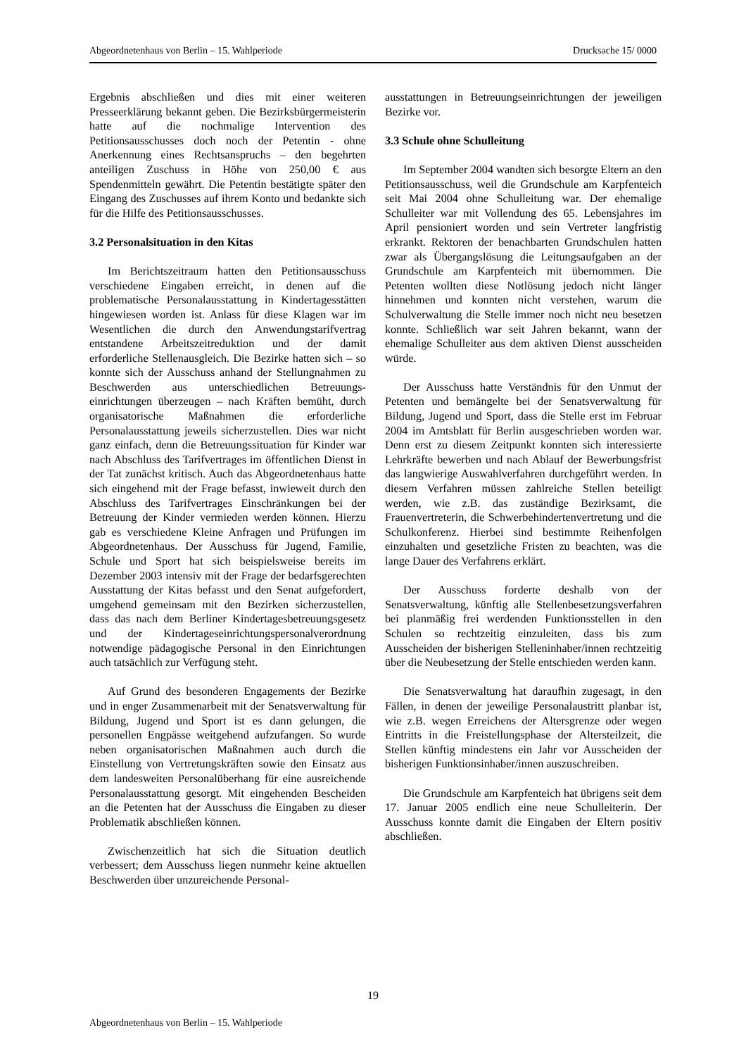Abgeordnetenhaus von Berlin – 15. Wahlperiode Drucksache 15/ 0000
Ergebnis abschließen und dies mit einer weiteren Presseerklärung bekannt geben. Die Bezirks­bürgermeisterin hatte auf die nochmalige Intervention des Petitionsausschusses doch noch der Petentin - ohne Anerkennung eines Rechtsanspruchs – den begehrten anteiligen Zuschuss in Höhe von 250,00 € aus Spendenmitteln gewährt. Die Petentin bestätigte später den Eingang des Zuschusses auf ihrem Konto und bedankte sich für die Hilfe des Petitionsausschusses.
3.2 Personalsituation in den Kitas
Im Berichtszeitraum hatten den Petitionsausschuss verschiedene Eingaben erreicht, in denen auf die problematische Personalausstattung in Kindertages­stätten hingewiesen worden ist. Anlass für diese Klagen war im Wesentlichen die durch den Anwendungstarifvertrag entstandene Arbeitszeit­reduktion und der damit erforderliche Stellenausgleich. Die Bezirke hatten sich – so konnte sich der Ausschuss anhand der Stellungnahmen zu Beschwerden aus unterschiedlichen Betreuungs­einrichtungen überzeugen – nach Kräften bemüht, durch organisatorische Maßnahmen die erforderliche Personalausstattung jeweils sicherzustellen. Dies war nicht ganz einfach, denn die Betreuungssituation für Kinder war nach Abschluss des Tarifvertrages im öffentlichen Dienst in der Tat zunächst kritisch. Auch das Abgeordnetenhaus hatte sich eingehend mit der Frage befasst, inwieweit durch den Abschluss des Tarifvertrages Einschränkungen bei der Betreuung der Kinder vermieden werden können. Hierzu gab es verschiedene Kleine Anfragen und Prüfungen im Abgeordnetenhaus. Der Ausschuss für Jugend, Familie, Schule und Sport hat sich beispielsweise bereits im Dezember 2003 intensiv mit der Frage der bedarfsgerechten Ausstattung der Kitas befasst und den Senat aufgefordert, umgehend gemeinsam mit den Bezirken sicherzustellen, dass das nach dem Berliner Kindertagesbetreuungsgesetz und der Kindertages­einrichtungspersonalverordnung notwendige pädago­gische Personal in den Einrichtungen auch tatsächlich zur Verfügung steht.
Auf Grund des besonderen Engagements der Bezirke und in enger Zusammenarbeit mit der Senatsverwaltung für Bildung, Jugend und Sport ist es dann gelungen, die personellen Engpässe weitgehend aufzufangen. So wurde neben organisatorischen Maßnahmen auch durch die Einstellung von Vertretungskräften sowie den Einsatz aus dem landesweiten Personalüberhang für eine ausreichende Personalausstattung gesorgt. Mit eingehenden Bescheiden an die Petenten hat der Ausschuss die Eingaben zu dieser Problematik abschließen können.
Zwischenzeitlich hat sich die Situation deutlich verbessert; dem Ausschuss liegen nunmehr keine aktuellen Beschwerden über unzureichende Personal-
ausstattungen in Betreuungseinrichtungen der jeweiligen Bezirke vor.
3.3 Schule ohne Schulleitung
Im September 2004 wandten sich besorgte Eltern an den Petitionsausschuss, weil die Grundschule am Karpfenteich seit Mai 2004 ohne Schulleitung war. Der ehemalige Schulleiter war mit Vollendung des 65. Lebensjahres im April pensioniert worden und sein Vertreter langfristig erkrankt. Rektoren der benachbarten Grundschulen hatten zwar als Übergangslösung die Leitungsaufgaben an der Grundschule am Karpfenteich mit übernommen. Die Petenten wollten diese Notlösung jedoch nicht länger hinnehmen und konnten nicht verstehen, warum die Schulverwaltung die Stelle immer noch nicht neu besetzen konnte. Schließlich war seit Jahren bekannt, wann der ehemalige Schulleiter aus dem aktiven Dienst ausscheiden würde.
Der Ausschuss hatte Verständnis für den Unmut der Petenten und bemängelte bei der Senatsverwaltung für Bildung, Jugend und Sport, dass die Stelle erst im Februar 2004 im Amtsblatt für Berlin ausgeschrieben worden war. Denn erst zu diesem Zeitpunkt konnten sich interessierte Lehrkräfte bewerben und nach Ablauf der Bewerbungsfrist das langwierige Auswahlverfahren durchgeführt werden. In diesem Verfahren müssen zahlreiche Stellen beteiligt werden, wie z.B. das zuständige Bezirksamt, die Frauenvertreterin, die Schwerbehindertenvertretung und die Schulkonferenz. Hierbei sind bestimmte Reihenfolgen einzuhalten und gesetzliche Fristen zu beachten, was die lange Dauer des Verfahrens erklärt.
Der Ausschuss forderte deshalb von der Senatsverwaltung, künftig alle Stellenbesetzungs­verfahren bei planmäßig frei werdenden Funktionsstellen in den Schulen so rechtzeitig einzuleiten, dass bis zum Ausscheiden der bisherigen Stelleninhaber/innen rechtzeitig über die Neubesetzung der Stelle entschieden werden kann.
Die Senatsverwaltung hat daraufhin zugesagt, in den Fällen, in denen der jeweilige Personalaustritt planbar ist, wie z.B. wegen Erreichens der Altersgrenze oder wegen Eintritts in die Freistellungsphase der Altersteilzeit, die Stellen künftig mindestens ein Jahr vor Ausscheiden der bisherigen Funktionsinhaber/innen auszuschreiben.
Die Grundschule am Karpfenteich hat übrigens seit dem 17. Januar 2005 endlich eine neue Schulleiterin. Der Ausschuss konnte damit die Eingaben der Eltern positiv abschließen.
19
Abgeordnetenhaus von Berlin – 15. Wahlperiode